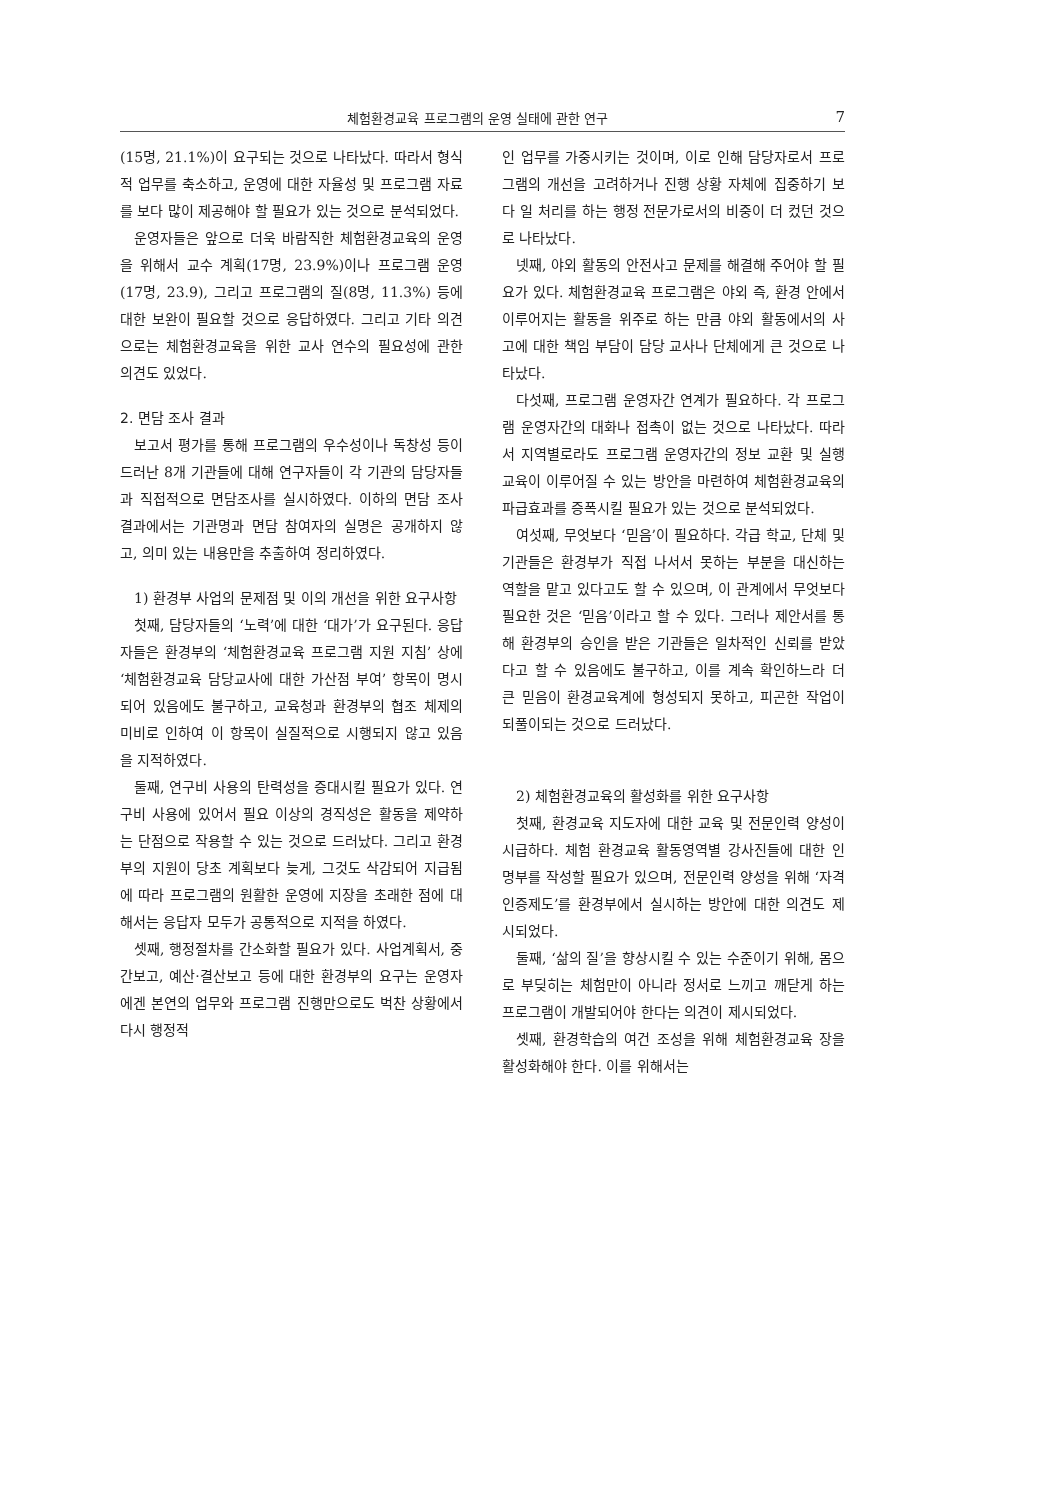체험환경교육 프로그램의 운영 실태에 관한 연구 7
(15명, 21.1%)이 요구되는 것으로 나타났다. 따라서 형식적 업무를 축소하고, 운영에 대한 자율성 및 프로그램 자료를 보다 많이 제공해야 할 필요가 있는 것으로 분석되었다.
운영자들은 앞으로 더욱 바람직한 체험환경교육의 운영을 위해서 교수 계획(17명, 23.9%)이나 프로그램 운영(17명, 23.9), 그리고 프로그램의 질(8명, 11.3%) 등에 대한 보완이 필요할 것으로 응답하였다. 그리고 기타 의견으로는 체험환경교육을 위한 교사 연수의 필요성에 관한 의견도 있었다.
2. 면담 조사 결과
보고서 평가를 통해 프로그램의 우수성이나 독창성 등이 드러난 8개 기관들에 대해 연구자들이 각 기관의 담당자들과 직접적으로 면담조사를 실시하였다. 이하의 면담 조사 결과에서는 기관명과 면담 참여자의 실명은 공개하지 않고, 의미 있는 내용만을 추출하여 정리하였다.
1) 환경부 사업의 문제점 및 이의 개선을 위한 요구사항
첫째, 담당자들의 ‘노력’에 대한 ‘대가’가 요구된다. 응답자들은 환경부의 ‘체험환경교육 프로그램 지원 지침’ 상에 ‘체험환경교육 담당교사에 대한 가산점 부여’ 항목이 명시되어 있음에도 불구하고, 교육청과 환경부의 협조 체제의 미비로 인하여 이 항목이 실질적으로 시행되지 않고 있음을 지적하였다.
둘째, 연구비 사용의 탄력성을 증대시킬 필요가 있다. 연구비 사용에 있어서 필요 이상의 경직성은 활동을 제약하는 단점으로 작용할 수 있는 것으로 드러났다. 그리고 환경부의 지원이 당초 계획보다 늦게, 그것도 삭감되어 지급됨에 따라 프로그램의 원활한 운영에 지장을 초래한 점에 대해서는 응답자 모두가 공통적으로 지적을 하였다.
셋째, 행정절차를 간소화할 필요가 있다. 사업계획서, 중간보고, 예산·결산보고 등에 대한 환경부의 요구는 운영자에겐 본연의 업무와 프로그램 진행만으로도 벅찬 상황에서 다시 행정적
인 업무를 가중시키는 것이며, 이로 인해 담당자로서 프로그램의 개선을 고려하거나 진행 상황 자체에 집중하기 보다 일 처리를 하는 행정 전문가로서의 비중이 더 컸던 것으로 나타났다.
넷째, 야외 활동의 안전사고 문제를 해결해 주어야 할 필요가 있다. 체험환경교육 프로그램은 야외 즉, 환경 안에서 이루어지는 활동을 위주로 하는 만큼 야외 활동에서의 사고에 대한 책임 부담이 담당 교사나 단체에게 큰 것으로 나타났다.
다섯째, 프로그램 운영자간 연계가 필요하다. 각 프로그램 운영자간의 대화나 접촉이 없는 것으로 나타났다. 따라서 지역별로라도 프로그램 운영자간의 정보 교환 및 실행 교육이 이루어질 수 있는 방안을 마련하여 체험환경교육의 파급효과를 증폭시킬 필요가 있는 것으로 분석되었다.
여섯째, 무엇보다 ‘믿음’이 필요하다. 각급 학교, 단체 및 기관들은 환경부가 직접 나서서 못하는 부분을 대신하는 역할을 맡고 있다고도 할 수 있으며, 이 관계에서 무엇보다 필요한 것은 ‘믿음’이라고 할 수 있다. 그러나 제안서를 통해 환경부의 승인을 받은 기관들은 일차적인 신뢰를 받았다고 할 수 있음에도 불구하고, 이를 계속 확인하느라 더 큰 믿음이 환경교육계에 형성되지 못하고, 피곤한 작업이 되풀이되는 것으로 드러났다.
2) 체험환경교육의 활성화를 위한 요구사항
첫째, 환경교육 지도자에 대한 교육 및 전문인력 양성이 시급하다. 체험 환경교육 활동영역별 강사진들에 대한 인명부를 작성할 필요가 있으며, 전문인력 양성을 위해 ‘자격인증제도’를 환경부에서 실시하는 방안에 대한 의견도 제시되었다.
둘째, ‘삶의 질’을 향상시킬 수 있는 수준이기 위해, 몸으로 부딪히는 체험만이 아니라 정서로 느끼고 깨닫게 하는 프로그램이 개발되어야 한다는 의견이 제시되었다.
셋째, 환경학습의 여건 조성을 위해 체험환경교육 장을 활성화해야 한다. 이를 위해서는